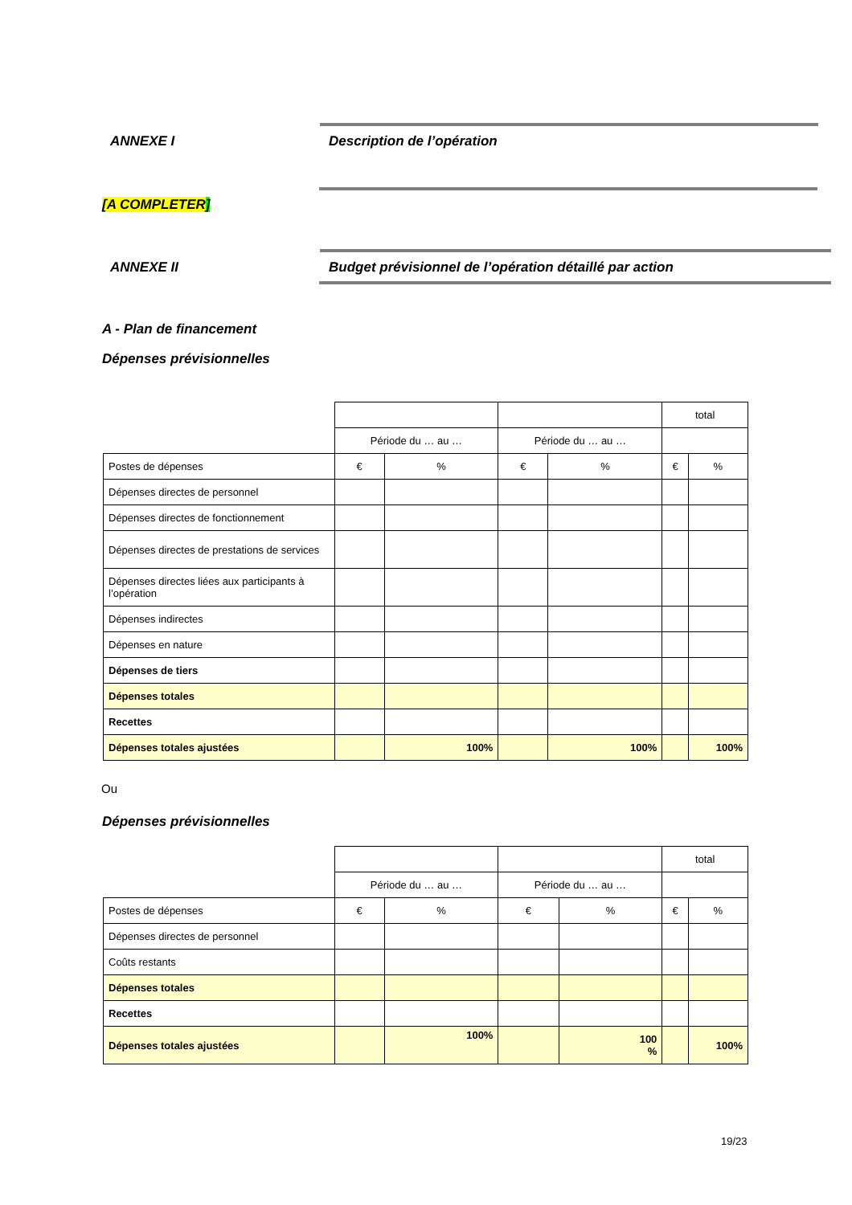ANNEXE I Description de l’opération
[A COMPLETER]
ANNEXE II
Budget prévisionnel de l’opération détaillé par action
A - Plan de financement
Dépenses prévisionnelles
| | | | | | total | |
| | Période du … au … | | Période du … au … | | | |
| Postes de dépenses | € | % | € | % | € | % |
| Dépenses directes de personnel | | | | | | |
| Dépenses directes de fonctionnement | | | | | | |
| Dépenses directes de prestations de services | | | | | | |
| Dépenses directes liées aux participants à l’opération | | | | | | |
| Dépenses indirectes | | | | | | |
| Dépenses en nature | | | | | | |
| Dépenses de tiers | | | | | | |
| Dépenses totales | | | | | | |
| Recettes | | | | | | |
| Dépenses totales ajustées | | 100% | | 100% | | 100% |
Ou
Dépenses prévisionnelles
| | | | | | total | |
| | Période du … au … | | Période du … au … | | | |
| Postes de dépenses | € | % | € | % | € | % |
| Dépenses directes de personnel | | | | | | |
| Coûts restants | | | | | | |
| Dépenses totales | | | | | | |
| Recettes | | | | | | |
| Dépenses totales ajustées | | 100% | | 100 % | | 100% |
19/23